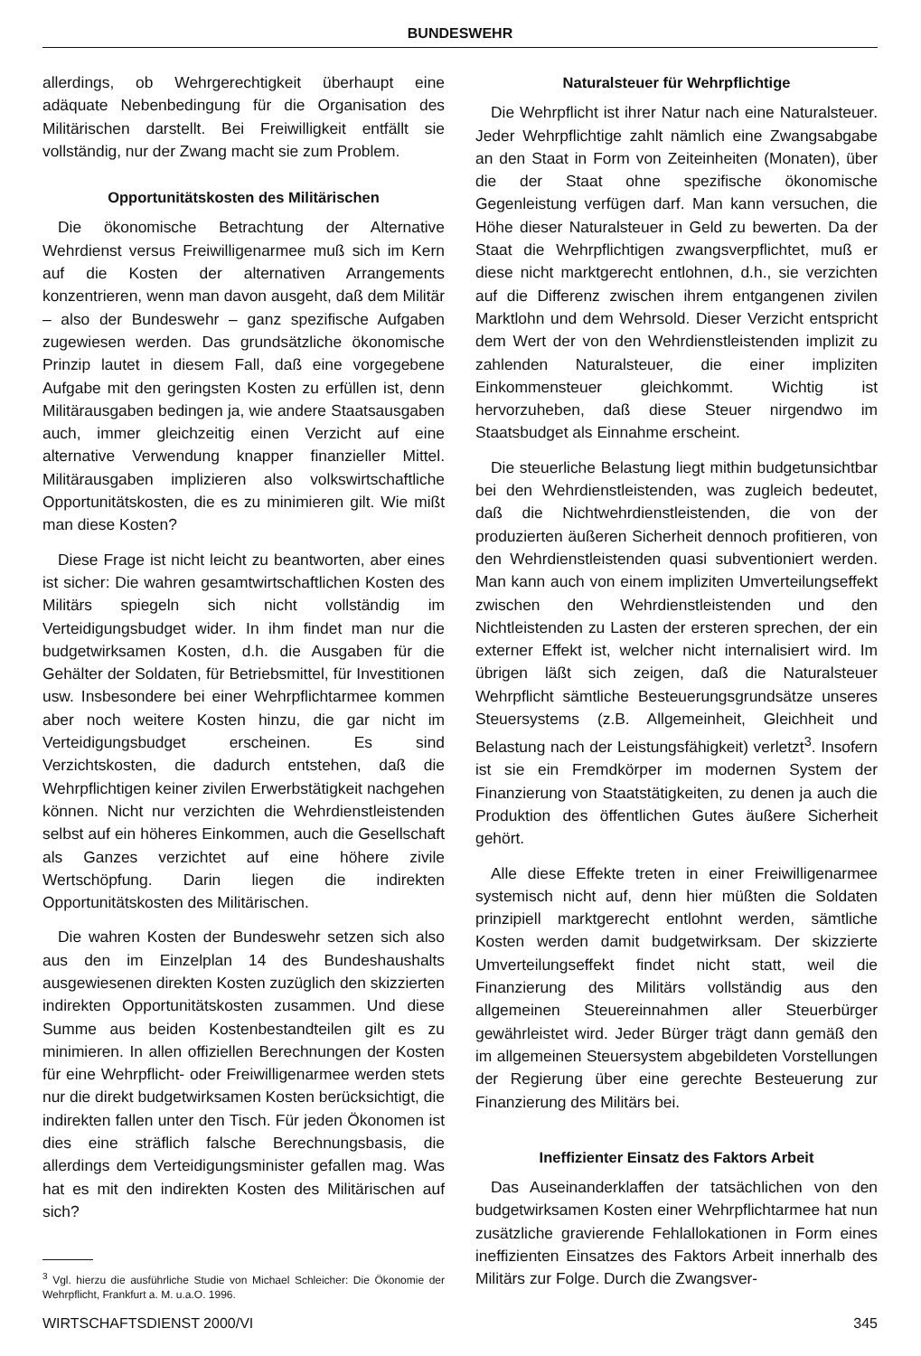BUNDESWEHR
allerdings, ob Wehrgerechtigkeit überhaupt eine adäquate Nebenbedingung für die Organisation des Militärischen darstellt. Bei Freiwilligkeit entfällt sie vollständig, nur der Zwang macht sie zum Problem.
Opportunitätskosten des Militärischen
Die ökonomische Betrachtung der Alternative Wehrdienst versus Freiwilligenarmee muß sich im Kern auf die Kosten der alternativen Arrangements konzentrieren, wenn man davon ausgeht, daß dem Militär – also der Bundeswehr – ganz spezifische Aufgaben zugewiesen werden. Das grundsätzliche ökonomische Prinzip lautet in diesem Fall, daß eine vorgegebene Aufgabe mit den geringsten Kosten zu erfüllen ist, denn Militärausgaben bedingen ja, wie andere Staatsausgaben auch, immer gleichzeitig einen Verzicht auf eine alternative Verwendung knapper finanzieller Mittel. Militärausgaben implizieren also volkswirtschaftliche Opportunitätskosten, die es zu minimieren gilt. Wie mißt man diese Kosten?
Diese Frage ist nicht leicht zu beantworten, aber eines ist sicher: Die wahren gesamtwirtschaftlichen Kosten des Militärs spiegeln sich nicht vollständig im Verteidigungsbudget wider. In ihm findet man nur die budgetwirksamen Kosten, d.h. die Ausgaben für die Gehälter der Soldaten, für Betriebsmittel, für Investitionen usw. Insbesondere bei einer Wehrpflichtarmee kommen aber noch weitere Kosten hinzu, die gar nicht im Verteidigungsbudget erscheinen. Es sind Verzichtskosten, die dadurch entstehen, daß die Wehrpflichtigen keiner zivilen Erwerbstätigkeit nachgehen können. Nicht nur verzichten die Wehrdienstleistenden selbst auf ein höheres Einkommen, auch die Gesellschaft als Ganzes verzichtet auf eine höhere zivile Wertschöpfung. Darin liegen die indirekten Opportunitätskosten des Militärischen.
Die wahren Kosten der Bundeswehr setzen sich also aus den im Einzelplan 14 des Bundeshaushalts ausgewiesenen direkten Kosten zuzüglich den skizzierten indirekten Opportunitätskosten zusammen. Und diese Summe aus beiden Kostenbestandteilen gilt es zu minimieren. In allen offiziellen Berechnungen der Kosten für eine Wehrpflicht- oder Freiwilligenarmee werden stets nur die direkt budgetwirksamen Kosten berücksichtigt, die indirekten fallen unter den Tisch. Für jeden Ökonomen ist dies eine sträflich falsche Berechnungsbasis, die allerdings dem Verteidigungsminister gefallen mag. Was hat es mit den indirekten Kosten des Militärischen auf sich?
<sup>3</sup> Vgl. hierzu die ausführliche Studie von Michael Schleicher: Die Ökonomie der Wehrpflicht, Frankfurt a. M. u.a.O. 1996.
Naturalsteuer für Wehrpflichtige
Die Wehrpflicht ist ihrer Natur nach eine Naturalsteuer. Jeder Wehrpflichtige zahlt nämlich eine Zwangsabgabe an den Staat in Form von Zeiteinheiten (Monaten), über die der Staat ohne spezifische ökonomische Gegenleistung verfügen darf. Man kann versuchen, die Höhe dieser Naturalsteuer in Geld zu bewerten. Da der Staat die Wehrpflichtigen zwangsverpflichtet, muß er diese nicht marktgerecht entlohnen, d.h., sie verzichten auf die Differenz zwischen ihrem entgangenen zivilen Marktlohn und dem Wehrsold. Dieser Verzicht entspricht dem Wert der von den Wehrdienstleistenden implizit zu zahlenden Naturalsteuer, die einer impliziten Einkommensteuer gleichkommt. Wichtig ist hervorzuheben, daß diese Steuer nirgendwo im Staatsbudget als Einnahme erscheint.
Die steuerliche Belastung liegt mithin budgetunsichtbar bei den Wehrdienstleistenden, was zugleich bedeutet, daß die Nichtwehrdienstleistenden, die von der produzierten äußeren Sicherheit dennoch profitieren, von den Wehrdienstleistenden quasi subventioniert werden. Man kann auch von einem impliziten Umverteilungseffekt zwischen den Wehrdienstleistenden und den Nichtleistenden zu Lasten der ersteren sprechen, der ein externer Effekt ist, welcher nicht internalisiert wird. Im übrigen läßt sich zeigen, daß die Naturalsteuer Wehrpflicht sämtliche Besteuerungsgrundsätze unseres Steuersystems (z.B. Allgemeinheit, Gleichheit und Belastung nach der Leistungsfähigkeit) verletzt<sup>3</sup>. Insofern ist sie ein Fremdkörper im modernen System der Finanzierung von Staatstätigkeiten, zu denen ja auch die Produktion des öffentlichen Gutes äußere Sicherheit gehört.
Alle diese Effekte treten in einer Freiwilligenarmee systemisch nicht auf, denn hier müßten die Soldaten prinzipiell marktgerecht entlohnt werden, sämtliche Kosten werden damit budgetwirksam. Der skizzierte Umverteilungseffekt findet nicht statt, weil die Finanzierung des Militärs vollständig aus den allgemeinen Steuereinnahmen aller Steuerbürger gewährleistet wird. Jeder Bürger trägt dann gemäß den im allgemeinen Steuersystem abgebildeten Vorstellungen der Regierung über eine gerechte Besteuerung zur Finanzierung des Militärs bei.
Ineffizienter Einsatz des Faktors Arbeit
Das Auseinanderklaffen der tatsächlichen von den budgetwirksamen Kosten einer Wehrpflichtarmee hat nun zusätzliche gravierende Fehlallokationen in Form eines ineffizienten Einsatzes des Faktors Arbeit innerhalb des Militärs zur Folge. Durch die Zwangsver-
WIRTSCHAFTSDIENST 2000/VI 345